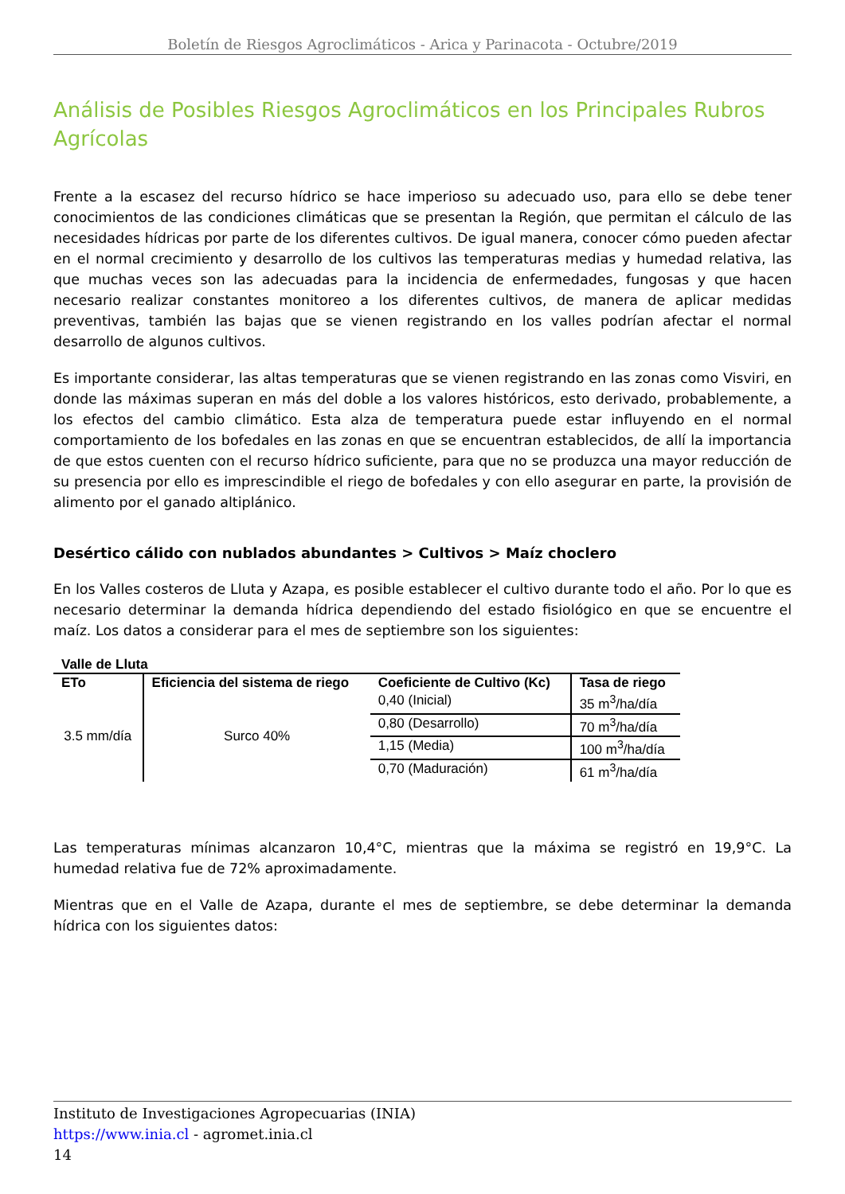Boletín de Riesgos Agroclimáticos - Arica y Parinacota - Octubre/2019
Análisis de Posibles Riesgos Agroclimáticos en los Principales Rubros Agrícolas
Frente a la escasez del recurso hídrico se hace imperioso su adecuado uso, para ello se debe tener conocimientos de las condiciones climáticas que se presentan la Región, que permitan el cálculo de las necesidades hídricas por parte de los diferentes cultivos. De igual manera, conocer cómo pueden afectar en el normal crecimiento y desarrollo de los cultivos las temperaturas medias y humedad relativa, las que muchas veces son las adecuadas para la incidencia de enfermedades, fungosas y que hacen necesario realizar constantes monitoreo a los diferentes cultivos, de manera de aplicar medidas preventivas, también las bajas que se vienen registrando en los valles podrían afectar el normal desarrollo de algunos cultivos.
Es importante considerar, las altas temperaturas que se vienen registrando en las zonas como Visviri, en donde las máximas superan en más del doble a los valores históricos, esto derivado, probablemente, a los efectos del cambio climático. Esta alza de temperatura puede estar influyendo en el normal comportamiento de los bofedales en las zonas en que se encuentran establecidos, de allí la importancia de que estos cuenten con el recurso hídrico suficiente, para que no se produzca una mayor reducción de su presencia por ello es imprescindible el riego de bofedales y con ello asegurar en parte, la provisión de alimento por el ganado altiplánico.
Desértico cálido con nublados abundantes > Cultivos > Maíz choclero
En los Valles costeros de Lluta y Azapa, es posible establecer el cultivo durante todo el año. Por lo que es necesario determinar la demanda hídrica dependiendo del estado fisiológico en que se encuentre el maíz. Los datos a considerar para el mes de septiembre son los siguientes:
Valle de Lluta
| ETo | Eficiencia del sistema de riego | Coeficiente de Cultivo (Kc) | Tasa de riego |
| --- | --- | --- | --- |
| 3.5 mm/día | Surco 40% | 0,40 (Inicial) | 35 m<sup>3</sup>/ha/día |
| | | 0,80 (Desarrollo) | 70 m<sup>3</sup>/ha/día |
| | | 1,15 (Media) | 100 m<sup>3</sup>/ha/día |
| | | 0,70 (Maduración) | 61 m<sup>3</sup>/ha/día |
Las temperaturas mínimas alcanzaron 10,4°C, mientras que la máxima se registró en 19,9°C. La humedad relativa fue de 72% aproximadamente.
Mientras que en el Valle de Azapa, durante el mes de septiembre, se debe determinar la demanda hídrica con los siguientes datos:
Instituto de Investigaciones Agropecuarias (INIA)
https://www.inia.cl - agromet.inia.cl
14